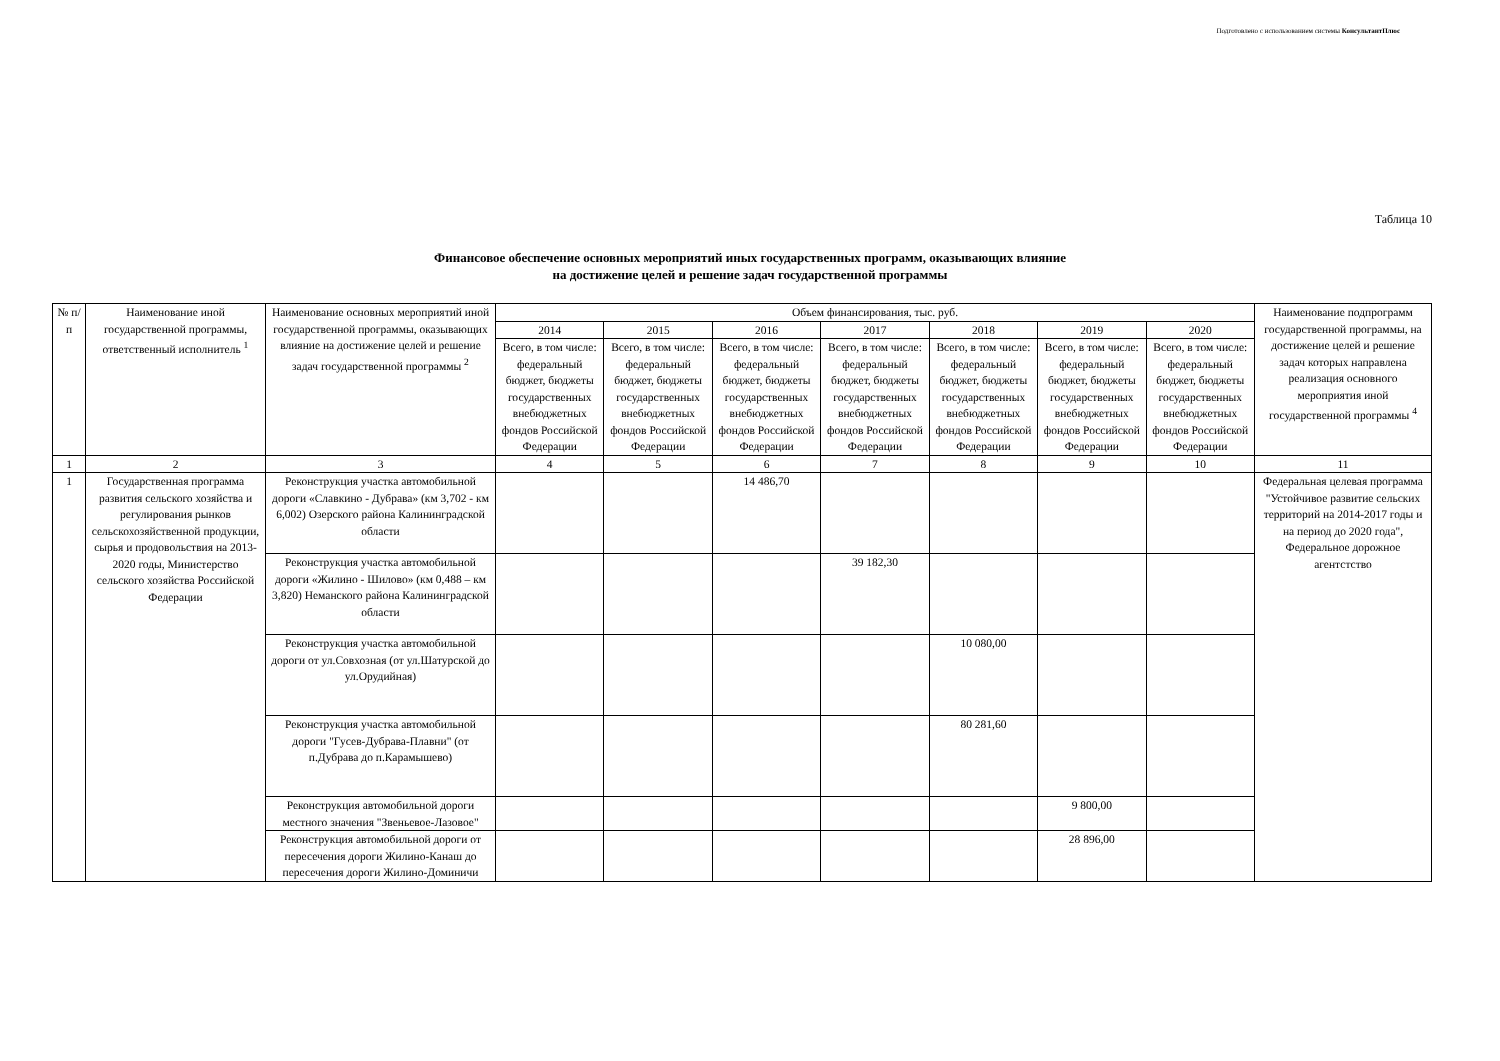Подготовлено с использованием системы КонсультантПлюс
Таблица 10
Финансовое обеспечение основных мероприятий иных государственных программ, оказывающих влияние
на достижение целей и решение задач государственной программы
| № п/п | Наименование иной государственной программы, ответственный исполнитель <sup>1</sup> | Наименование основных мероприятий иной государственной программы, оказывающих влияние на достижение целей и решение задач государственной программы <sup>2</sup> | Объем финансирования, тыс. руб. | | | | | | | Наименование подпрограмм государственной программы, на достижение целей и решение задач которых направлена реализация основного мероприятия иной государственной программы <sup>4</sup> |
| --- | --- | --- | --- | --- | --- | --- | --- | --- | --- | --- |
| | | | 2014 | 2015 | 2016 | 2017 | 2018 | 2019 | 2020 | |
| | | | Всего, в том числе: федеральный бюджет, бюджеты государственных внебюджетных фондов Российской Федерации | Всего, в том числе: федеральный бюджет, бюджеты государственных внебюджетных фондов Российской Федерации | Всего, в том числе: федеральный бюджет, бюджеты государственных внебюджетных фондов Российской Федерации | Всего, в том числе: федеральный бюджет, бюджеты государственных внебюджетных фондов Российской Федерации | Всего, в том числе: федеральный бюджет, бюджеты государственных внебюджетных фондов Российской Федерации | Всего, в том числе: федеральный бюджет, бюджеты государственных внебюджетных фондов Российской Федерации | Всего, в том числе: федеральный бюджет, бюджеты государственных внебюджетных фондов Российской Федерации | |
| 1 | 2 | 3 | 4 | 5 | 6 | 7 | 8 | 9 | 10 | 11 |
| 1 | Государственная программа развития сельского хозяйства и регулирования рынков сельскохозяйственной продукции, сырья и продовольствия на 2013-2020 годы, Министерство сельского хозяйства Российской Федерации | Реконструкция участка автомобильной дороги «Славкино - Дубрава» (км 3,702 - км 6,002) Озерского района Калининградской области | | | 14 486,70 | | | | | Федеральная целевая программа "Устойчивое развитие сельских территорий на 2014-2017 годы и на период до 2020 года", Федеральное дорожное агентстство |
| | | Реконструкция участка автомобильной дороги «Жилино - Шилово» (км 0,488 – км 3,820) Неманского района Калининградской области | | | | 39 182,30 | | | | |
| | | Реконструкция участка автомобильной дороги от ул.Совхозная (от ул.Шатурской до ул.Орудийная) | | | | | 10 080,00 | | | |
| | | Реконструкция участка автомобильной дороги "Гусев-Дубрава-Плавни" (от п.Дубрава до п.Карамышево) | | | | | 80 281,60 | | | |
| | | Реконструкция автомобильной дороги местного значения "Звеньевое-Лазовое" | | | | | | 9 800,00 | | |
| | | Реконструкция автомобильной дороги от пересечения дороги Жилино-Канаш до пересечения дороги Жилино-Доминичи | | | | | | 28 896,00 | | |